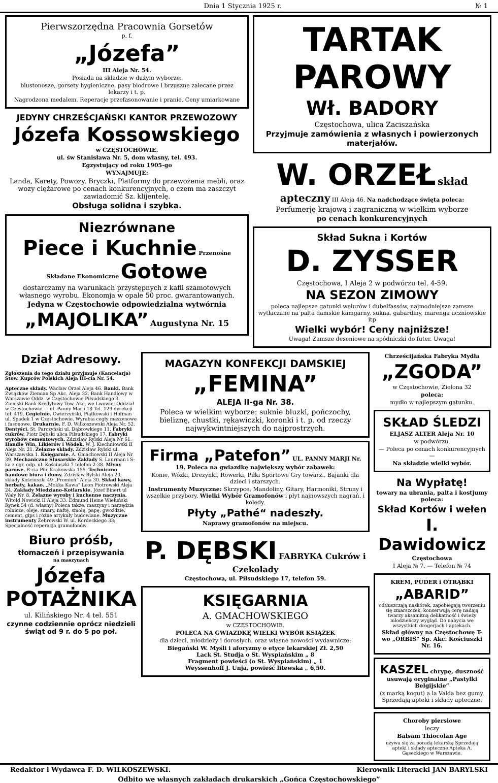Dnia 1 Stycznia 1925 r. № 1
Pierwszorzędna Pracownia Gorsetów
p. f.
„Józefa”
III Aleja Nr. 54.
Posiada na składzie w dużym wyborze:
biustonosze, gorsety hygieniczne, pasy biodrowe i brzuszne zalecane przez lekarzy i t. p.
Nagrodzona medalem. Reperacje przefasonowanie i pranie. Ceny umiarkowane
JEDYNY CHRZEŚCJAŃSKI KANTOR PRZEWOZOWY
Józefa Kossowskiego
w CZĘSTOCHOWIE.
ul. św Stanisława Nr. 5, dom własny, tel. 493.
Egzystujący od roku 1905-go
WYNAJMUJE:
Landa, Karety, Powozy, Bryczki, Platformy do przewożenia mebli, oraz wozy ciężarowe po cenach konkurencyjnych, o czem ma zaszczyt zawiadomić Sz. klijentelę.
Obsługa solidna i szybka.
Niezrównane
Piece i Kuchnie Przenośne Składane Ekonomiczne Gotowe
dostarczamy na warunkach przystępnych z kafli szamotowych własnego wyrobu. Ekonomja w opale 50 proc. gwarantowanych.
Jedyna w Częstochowie odpowiedzialna wytwórnia
„MAJOLIKA” Augustyna Nr. 15
TARTAK PAROWY
Wł. BADORY
Częstochowa, ulica Zaciszańska
Przyjmuje zamówienia z własnych i powierzonych materjałów.
W. ORZEŁ skład apteczny III Aleja 46. Na nadchodzące święta poleca:
Perfumerję krajową i zagraniczną w wielkim wyborze
po cenach konkurencyjnych
Skład Sukna i Kortów
D. ZYSSER
Częstochowa, I Aleja 2 w podwórzu tel. 4-59.
NA SEZON ZIMOWY
poleca najlepsze gatunki welurów i dubelfassów, najmodniejsze zamsze wytłaczane na palta damskie kamgarny, sukna, gabardiny, marenga uczniowskie itp
Wielki wybór! Ceny najniższe!
Uwaga! Zamsze deseniowe na spódniczki do futer. Uwaga!
Dział Adresowy.
Zgłoszenia do tego działu przyjmuje (Kancelarja) Stow. Kupców Polskich Aleja III-cia Nr. 54.
Apteczne składy. Wacław Orzeł Aleja 46. Banki. Bank Związków Ziemian Sp Akc. Aleja 32. Bank Handlowy w Warszawie Oddz. w Częstochowie Piłsudskiego 3. Ziemski Bank Kredytowy Tow. Akc. we Lwowie, Oddział w Częstochowie — ul. Panny Marji 18 Tel. 129 dyrekcji tel. 419. Cegielnie. Cwierzyński, Piątkowski i Hofman ul. Spadek 1 w Częstochowie. Wyrabia cegły maszynowe i fasonowe. Drukarnie. F. D. Wilkoszewski Aleja Nr. 52. Dentyści. St. Parczyński ul. Dąbrowkiego 11. Fabryki cukrów. Piotr Dębski ulica Piłsudskiego 17. Fabryki wyrobów cementowych. Zdzisław Rylski Aleja Nr 61. Handle Win, Likierów i Wódek. W. J. Kiechniowski II Aleja Nr. 21. Żelazne składy. Zdzisław Rylski ul. Warszawska 1. Księgarnie. A. Gmachowski II Aleja Nr 39. Mechaniczno Slusarskie Zakłady S. Laurman i S-ka z ogr. odp. ul. Kościuszki 7 telefon 2-38. Młyny parowe. B-cia Pilc Krakowska 155. Techniczno handowe biura i domy. Zdzisław Rylski Aleja 20, składy Kościuszki 49 „Promień” Aleja 30. Skład kawy, herbaty, kakao. „Mokka Kawa” Leon Piotrowski Aleja 24. Zakłady Miedziano-Kotlarskie. Józef Binert ul Wały Nr. 8. Żelazne wyroby i kuchenne naczynia. Witold Nowicki II Aleja 33. Edmund Heine Wieluński Rynek 54 (d. własny) Poleca także: maszyny i narzędzia rolnicze, oleje, smary, naftę, smołę, papę, gwoździe, cement, gips i różne artykuły budowlane. Muzyczne instrumenty Żebrowski W. ul. Kordeckiego 33; Specjalność reperacja gramofonów
Biuro próśb,
tłomaczeń i przepisywania
na maszynach
Józefa POTAŻNIKA
ul. Kilińskiego Nr. 4 tel. 551
czynne codziennie oprócz niedzieli świąt od 9 r. do 5 po poł.
MAGAZYN KONFEKCJI DAMSKIEJ
„FEMINA”
ALEJA II-ga Nr. 38.
Poleca w wielkim wyborze: suknie bluzki, pończochy, bieliznę, chustki, rękawiczki, koronki i t. p. od rzeczy najwykwintniejszych do najprostrzych.
Firma „Patefon” UL. PANNY MARJI Nr. 19. Poleca na gwiazdkę największy wybór zabawek:
Konie, Wózki, Drezynki, Rowerki, Piłki Sportowe Gry towarz., Bajanki dla dzieci i starszych.
Instrumenty Muzyczne: Skrzypce, Mandoliny, Gitary, Harmoniki, Struny i wszelkie przybory. Wielki Wybór Gramofonów i płyt najnowszych nagrań. i kolędy.
Płyty „Pathé“ nadeszły.
Naprawy gramofonów na miejscu.
P. DĘBSKI FABRYKA Cukrów i Czekolady
Częstochowa, ul. Piłsudskiego 17, telefon 59.
KSIĘGARNIA
A. GMACHOWSKIEGO
w CZĘSTOCHOWIE.
POLECA NA GWIAZDKĘ WIELKI WYBÓR KSIĄŻEK
dla dzieci, młodzieży i dorosłych, oraz własne nowości wydawnicze:
Biegański W. Myśli i aforyzmy o etyce lekarskiej Zł. 2,50
Lack St. Studja o St. Wyspiańskim „ 8
Fragment powieści (o St. Wyspiańskim) „ 1
Weyssenhoff J. Unja, powieść litewska „ 6,50.
Chrześcijańska Fabryka Mydła
„ZGODA”
w Częstochowie, Zielona 32
poleca:
mydło w najlepszym gatunku.
SKŁAD ŚLEDZI
ELJASZ ALTER Aleja Nr. 10
w podwórzu.
— Poleca po cenach konkurencyjnych —
Na składzie wielki wybór.
Na Wypłatę!
towary na ubrania, palta i kostjumy poleca:
Skład Kortów i wełen
I. Dawidowicz
Częstochowa
I Aleja № 7. — Telefon № 74
KREM, PUDER i OTRĄBKI
„ABARID”
odtłuszczają naskórek, zapobiegają tworzeniu się zmarszczek, konserwują cerę nadają twarzy aksamitną delikatność i świeży młodzieńczy wygląd. Do nabycia we wszystkich drogerjach i aptekach.
Skład główny na Częstochowę T-wo „ORBIS” Sp. Akc. Kościuszki Nr. 16.
KASZEL chrypę, duszność usuwają oryginalne „Pastylki Belgijskie”
(z marką kogut) a la Valda bez gumy. Sprzedają apteki i składy apteczne.
Choroby piersiowe
leczy
Balsam Thiocolan Age
używa się za poradą lekarską Sprzedają apteki i składy apteczne Apteka A. Gąseckiego w Warszawie.
Redaktor i Wydawca F. D. WILKOSZEWSKI. Kierownik Literacki JAN BARYLSKI
Odbito we własnych zakładach drukarskich „Gońca Częstochowskiego”